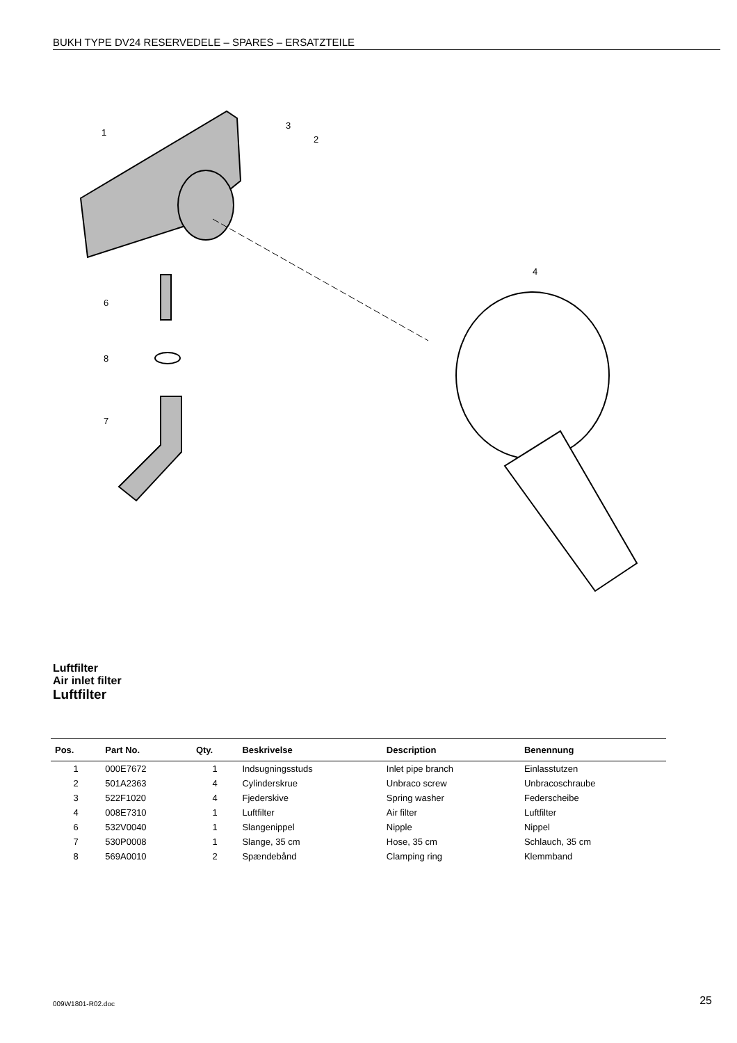BUKH TYPE DV24 RESERVEDELE – SPARES – ERSATZTEILE
1
3
2
4
6
8
7
Luftfilter
Air inlet filter
Luftfilter
| Pos. | Part No. | Qty. | Beskrivelse | Description | Benennung |
| --- | --- | --- | --- | --- | --- |
| 1 | 000E7672 | 1 | Indsugningsstuds | Inlet pipe branch | Einlasstutzen |
| 2 | 501A2363 | 4 | Cylinderskrue | Unbraco screw | Unbracoschraube |
| 3 | 522F1020 | 4 | Fjederskive | Spring washer | Federscheibe |
| 4 | 008E7310 | 1 | Luftfilter | Air filter | Luftfilter |
| 6 | 532V0040 | 1 | Slangenippel | Nipple | Nippel |
| 7 | 530P0008 | 1 | Slange, 35 cm | Hose, 35 cm | Schlauch, 35 cm |
| 8 | 569A0010 | 2 | Spændebånd | Clamping ring | Klemmband |
009W1801-R02.doc 25